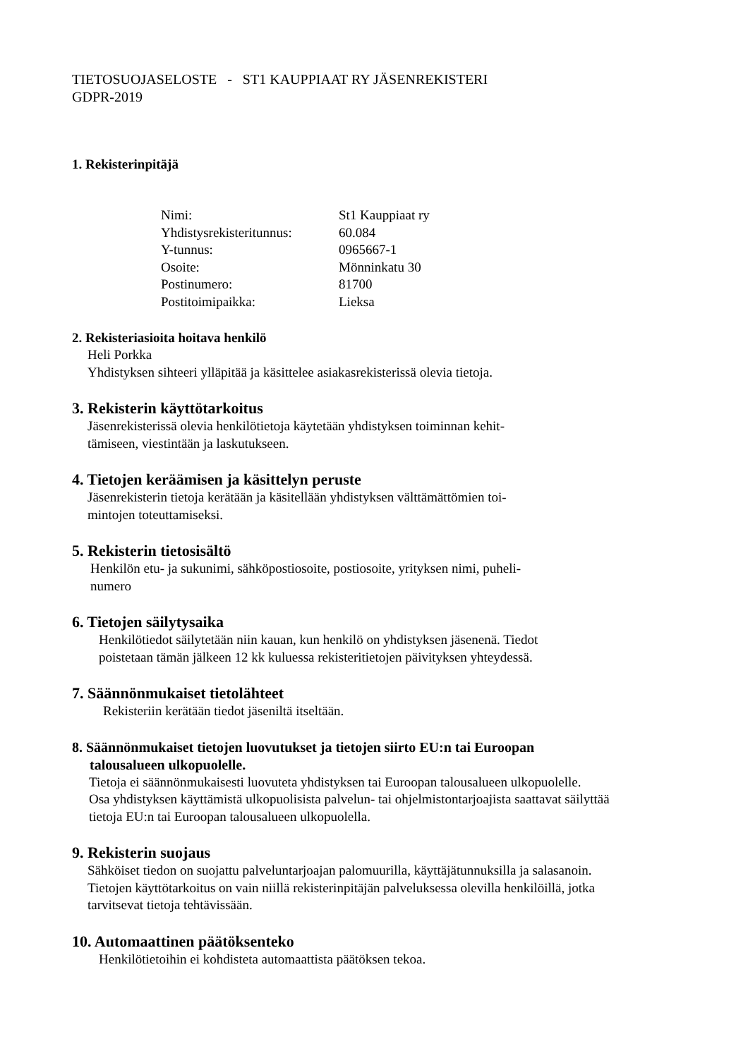TIETOSUOJASELOSTE - ST1 KAUPPIAAT RY JÄSENREKISTERI
GDPR-2019
1. Rekisterinpitäjä
| Nimi: | St1 Kauppiaat ry |
| Yhdistysrekisteritunnus: | 60.084 |
| Y-tunnus: | 0965667-1 |
| Osoite: | Mönninkatu 30 |
| Postinumero: | 81700 |
| Postitoimipaikka: | Lieksa |
2. Rekisteriasioita hoitava henkilö
Heli Porkka
Yhdistyksen sihteeri ylläpitää ja käsittelee asiakasrekisterissä olevia tietoja.
3. Rekisterin käyttötarkoitus
Jäsenrekisterissä olevia henkilötietoja käytetään yhdistyksen toiminnan kehit-
tämiseen, viestintään ja laskutukseen.
4. Tietojen keräämisen ja käsittelyn peruste
Jäsenrekisterin tietoja kerätään ja käsitellään yhdistyksen välttämättömien toi-
mintojen toteuttamiseksi.
5. Rekisterin tietosisältö
Henkilön etu- ja sukunimi, sähköpostiosoite, postiosoite, yrityksen nimi, puheli-
numero
6. Tietojen säilytysaika
Henkilötiedot säilytetään niin kauan, kun henkilö on yhdistyksen jäsenenä. Tiedot
poistetaan tämän jälkeen 12 kk kuluessa rekisteritietojen päivityksen yhteydessä.
7. Säännönmukaiset tietolähteet
Rekisteriin kerätään tiedot jäseniltä itseltään.
8. Säännönmukaiset tietojen luovutukset ja tietojen siirto EU:n tai Euroopan
talousalueen ulkopuolelle.
Tietoja ei säännönmukaisesti luovuteta yhdistyksen tai Euroopan talousalueen ulkopuolelle.
Osa yhdistyksen käyttämistä ulkopuolisista palvelun- tai ohjelmistontarjoajista saattavat säilyttää
tietoja EU:n tai Euroopan talousalueen ulkopuolella.
9. Rekisterin suojaus
Sähköiset tiedon on suojattu palveluntarjoajan palomuurilla, käyttäjätunnuksilla ja salasanoin.
Tietojen käyttötarkoitus on vain niillä rekisterinpitäjän palveluksessa olevilla henkilöillä, jotka
tarvitsevat tietoja tehtävissään.
10. Automaattinen päätöksenteko
Henkilötietoihin ei kohdisteta automaattista päätöksen tekoa.